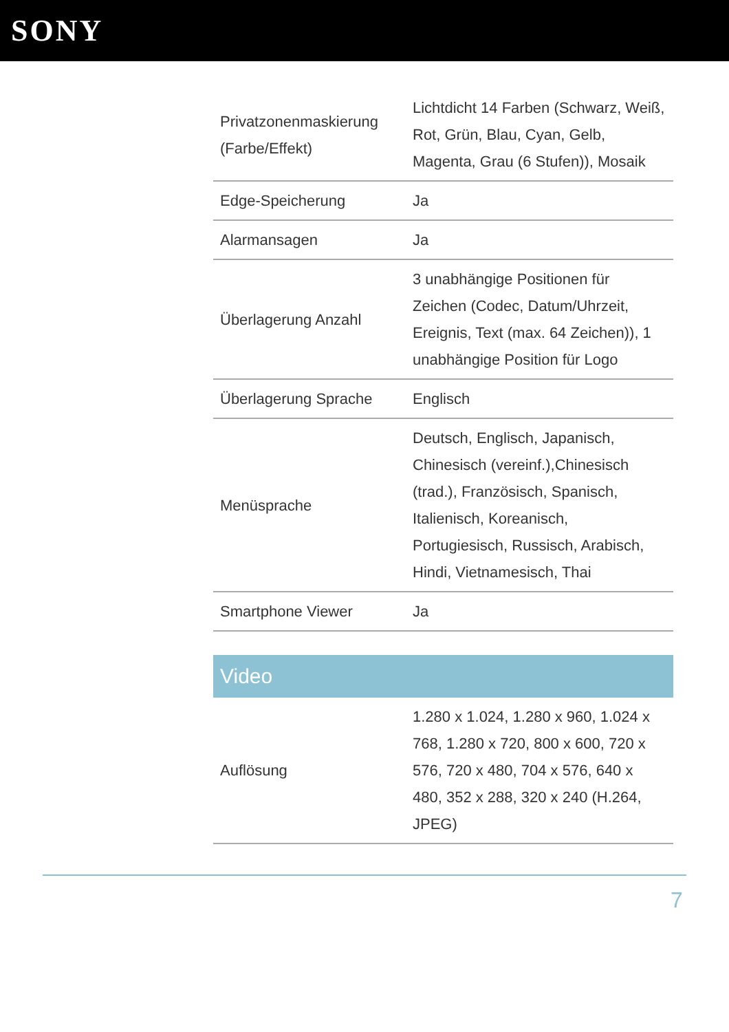SONY
| Privatzonenmaskierung (Farbe/Effekt) | Lichtdicht 14 Farben (Schwarz, Weiß, Rot, Grün, Blau, Cyan, Gelb, Magenta, Grau (6 Stufen)), Mosaik |
| Edge-Speicherung | Ja |
| Alarmansagen | Ja |
| Überlagerung Anzahl | 3 unabhängige Positionen für Zeichen (Codec, Datum/Uhrzeit, Ereignis, Text (max. 64 Zeichen)), 1 unabhängige Position für Logo |
| Überlagerung Sprache | Englisch |
| Menüsprache | Deutsch, Englisch, Japanisch, Chinesisch (vereinf.),Chinesisch (trad.), Französisch, Spanisch, Italienisch, Koreanisch, Portugiesisch, Russisch, Arabisch, Hindi, Vietnamesisch, Thai |
| Smartphone Viewer | Ja |
Video
| Auflösung | 1.280 x 1.024, 1.280 x 960, 1.024 x 768, 1.280 x 720, 800 x 600, 720 x 576, 720 x 480, 704 x 576, 640 x 480, 352 x 288, 320 x 240 (H.264, JPEG) |
7